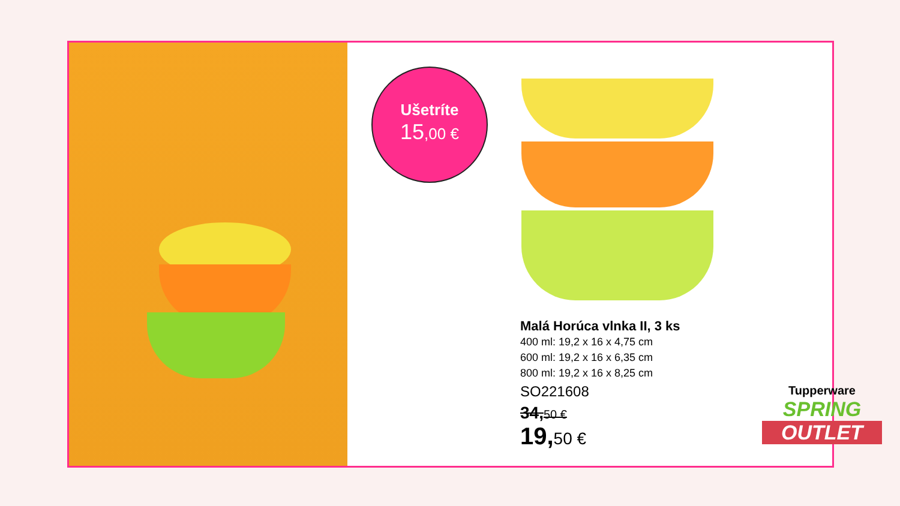Ušetríte
15,00 €
Malá Horúca vlnka II, 3 ks
400 ml: 19,2 x 16 x 4,75 cm
600 ml: 19,2 x 16 x 6,35 cm
800 ml: 19,2 x 16 x 8,25 cm
SO221608
34,50 €
19,50 €
Tupperware
SPRING
OUTLET